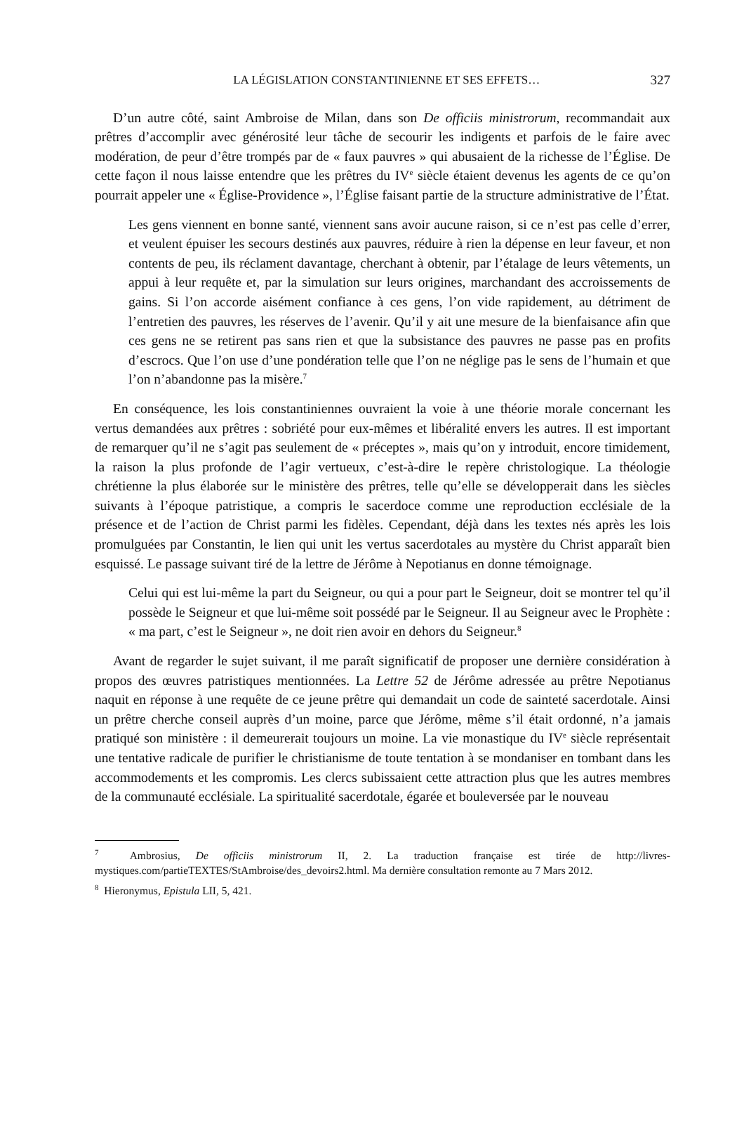LA LÉGISLATION CONSTANTINIENNE ET SES EFFETS… 327
D’un autre côté, saint Ambroise de Milan, dans son De officiis ministrorum, recommandait aux prêtres d’accomplir avec générosité leur tâche de secourir les indigents et parfois de le faire avec modération, de peur d’être trompés par de « faux pauvres » qui abusaient de la richesse de l’Église. De cette façon il nous laisse entendre que les prêtres du IV<sup>e</sup> siècle étaient devenus les agents de ce qu’on pourrait appeler une « Église-Providence », l’Église faisant partie de la structure administrative de l’État.
Les gens viennent en bonne santé, viennent sans avoir aucune raison, si ce n’est pas celle d’errer, et veulent épuiser les secours destinés aux pauvres, réduire à rien la dépense en leur faveur, et non contents de peu, ils réclament davantage, cherchant à obtenir, par l’étalage de leurs vêtements, un appui à leur requête et, par la simulation sur leurs origines, marchandant des accroissements de gains. Si l’on accorde aisément confiance à ces gens, l’on vide rapidement, au détriment de l’entretien des pauvres, les réserves de l’avenir. Qu’il y ait une mesure de la bienfaisance afin que ces gens ne se retirent pas sans rien et que la subsistance des pauvres ne passe pas en profits d’escrocs. Que l’on use d’une pondération telle que l’on ne néglige pas le sens de l’humain et que l’on n’abandonne pas la misère.<sup>7</sup>
En conséquence, les lois constantiniennes ouvraient la voie à une théorie morale concernant les vertus demandées aux prêtres : sobriété pour eux-mêmes et libéralité envers les autres. Il est important de remarquer qu’il ne s’agit pas seulement de « préceptes », mais qu’on y introduit, encore timidement, la raison la plus profonde de l’agir vertueux, c’est-à-dire le repère christologique. La théologie chrétienne la plus élaborée sur le ministère des prêtres, telle qu’elle se développerait dans les siècles suivants à l’époque patristique, a compris le sacerdoce comme une reproduction ecclésiale de la présence et de l’action de Christ parmi les fidèles. Cependant, déjà dans les textes nés après les lois promulguées par Constantin, le lien qui unit les vertus sacerdotales au mystère du Christ apparaît bien esquissé. Le passage suivant tiré de la lettre de Jérôme à Nepotianus en donne témoignage.
Celui qui est lui-même la part du Seigneur, ou qui a pour part le Seigneur, doit se montrer tel qu’il possède le Seigneur et que lui-même soit possédé par le Seigneur. Il au Seigneur avec le Prophète : « ma part, c’est le Seigneur », ne doit rien avoir en dehors du Seigneur.<sup>8</sup>
Avant de regarder le sujet suivant, il me paraît significatif de proposer une dernière considération à propos des œuvres patristiques mentionnées. La Lettre 52 de Jérôme adressée au prêtre Nepotianus naquit en réponse à une requête de ce jeune prêtre qui demandait un code de sainteté sacerdotale. Ainsi un prêtre cherche conseil auprès d’un moine, parce que Jérôme, même s’il était ordonné, n’a jamais pratiqué son ministère : il demeurerait toujours un moine. La vie monastique du IV<sup>e</sup> siècle représentait une tentative radicale de purifier le christianisme de toute tentation à se mondaniser en tombant dans les accommodements et les compromis. Les clercs subissaient cette attraction plus que les autres membres de la communauté ecclésiale. La spiritualité sacerdotale, égarée et bouleversée par le nouveau
<sup>7</sup> Ambrosius, De officiis ministrorum II, 2. La traduction française est tirée de http://livres-mystiques.com/partieTEXTES/StAmbroise/des_devoirs2.html. Ma dernière consultation remonte au 7 Mars 2012.
<sup>8</sup> Hieronymus, Epistula LII, 5, 421.